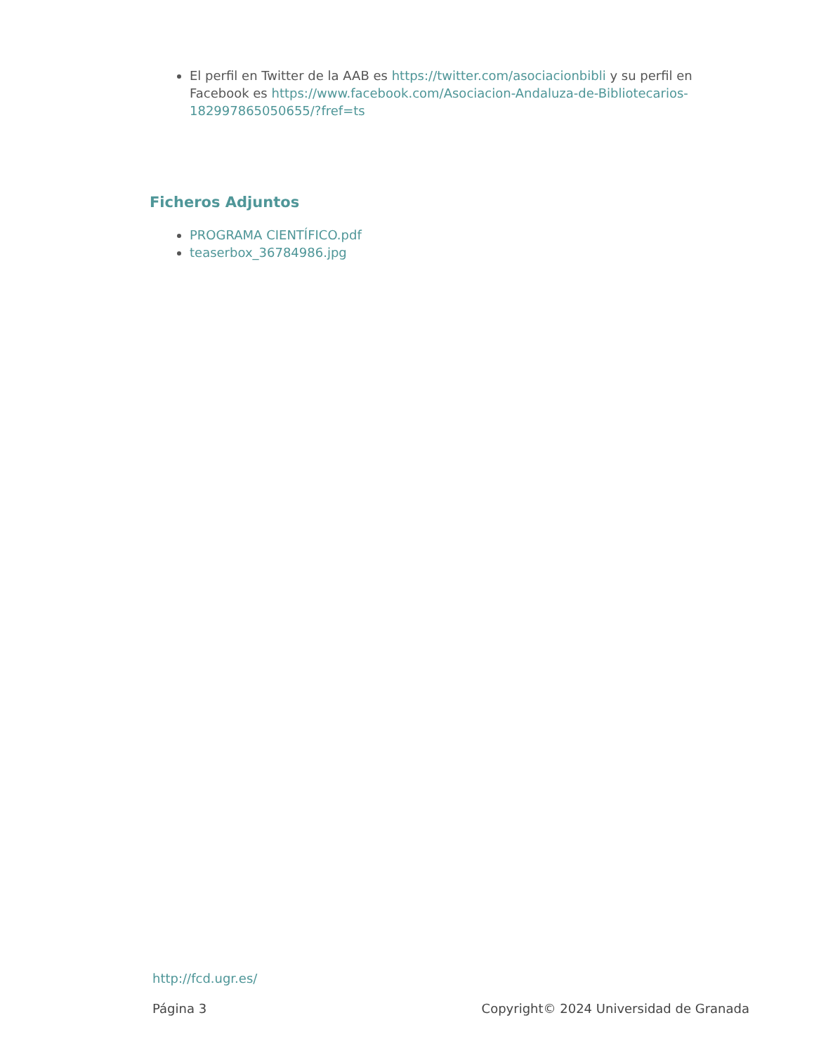El perfil en Twitter de la AAB es https://twitter.com/asociacionbibli y su perfil en Facebook es https://www.facebook.com/Asociacion-Andaluza-de-Bibliotecarios-182997865050655/?fref=ts
Ficheros Adjuntos
PROGRAMA CIENTÍFICO.pdf
teaserbox_36784986.jpg
http://fcd.ugr.es/
Página 3 Copyright© 2024 Universidad de Granada